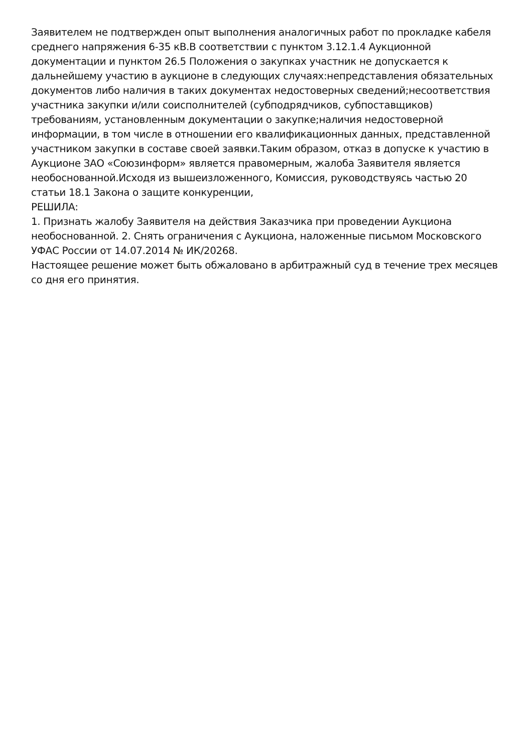Заявителем не подтвержден опыт выполнения аналогичных работ по прокладке кабеля среднего напряжения 6-35 кВ.В соответствии с пунктом 3.12.1.4 Аукционной документации и пунктом 26.5 Положения о закупках участник не допускается к дальнейшему участию в аукционе в следующих случаях:непредставления обязательных документов либо наличия в таких документах недостоверных сведений;несоответствия участника закупки и/или соисполнителей (субподрядчиков, субпоставщиков) требованиям, установленным документации о закупке;наличия недостоверной информации, в том числе в отношении его квалификационных данных, представленной участником закупки в составе своей заявки.Таким образом, отказ в допуске к участию в Аукционе ЗАО «Союзинформ» является правомерным, жалоба Заявителя является необоснованной.Исходя из вышеизложенного, Комиссия, руководствуясь частью 20 статьи 18.1 Закона о защите конкуренции,
РЕШИЛА:
1. Признать жалобу Заявителя на действия Заказчика при проведении Аукциона необоснованной. 2. Снять ограничения с Аукциона, наложенные письмом Московского УФАС России от 14.07.2014 № ИК/20268.
Настоящее решение может быть обжаловано в арбитражный суд в течение трех месяцев со дня его принятия.